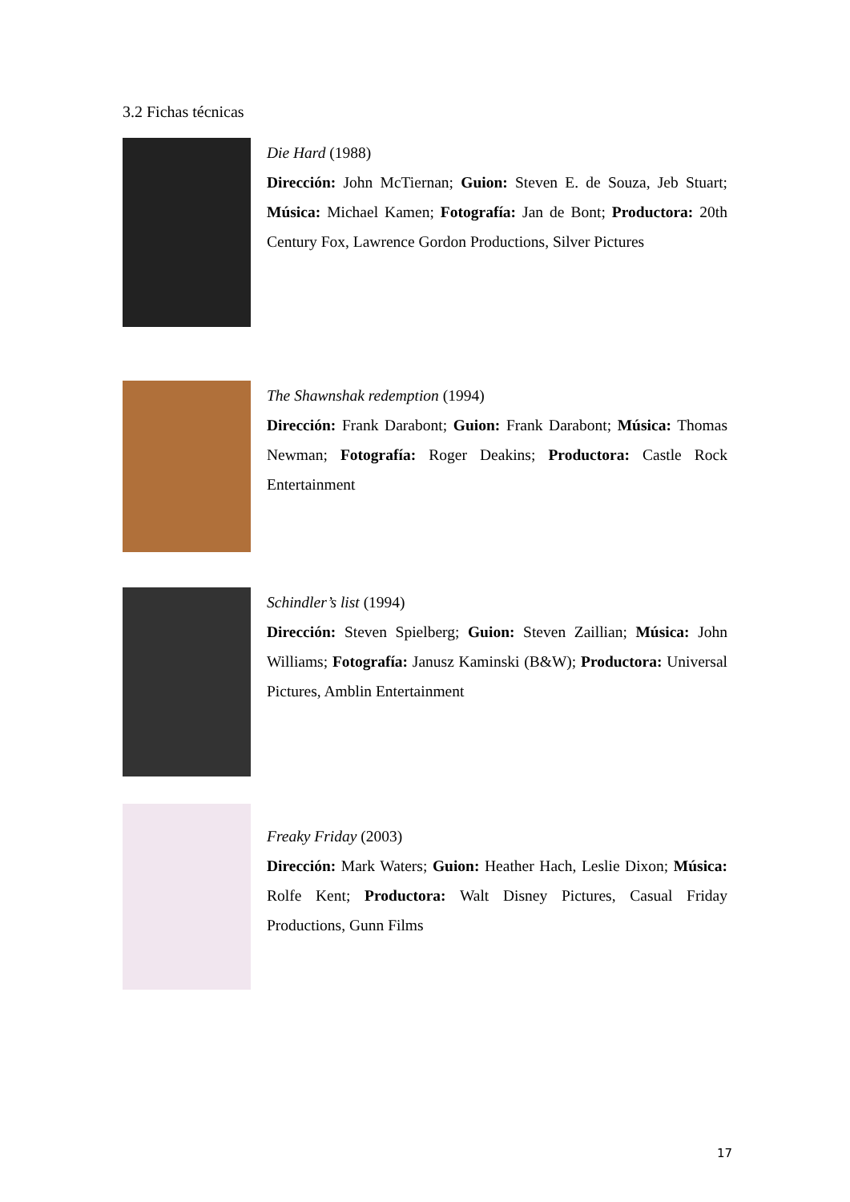3.2 Fichas técnicas
Die Hard (1988)
Dirección: John McTiernan; Guion: Steven E. de Souza, Jeb Stuart; Música: Michael Kamen; Fotografía: Jan de Bont; Productora: 20th Century Fox, Lawrence Gordon Productions, Silver Pictures
The Shawnshak redemption (1994)
Dirección: Frank Darabont; Guion: Frank Darabont; Música: Thomas Newman; Fotografía: Roger Deakins; Productora: Castle Rock Entertainment
Schindler’s list (1994)
Dirección: Steven Spielberg; Guion: Steven Zaillian; Música: John Williams; Fotografía: Janusz Kaminski (B&W); Productora: Universal Pictures, Amblin Entertainment
Freaky Friday (2003)
Dirección: Mark Waters; Guion: Heather Hach, Leslie Dixon; Música: Rolfe Kent; Productora: Walt Disney Pictures, Casual Friday Productions, Gunn Films
17